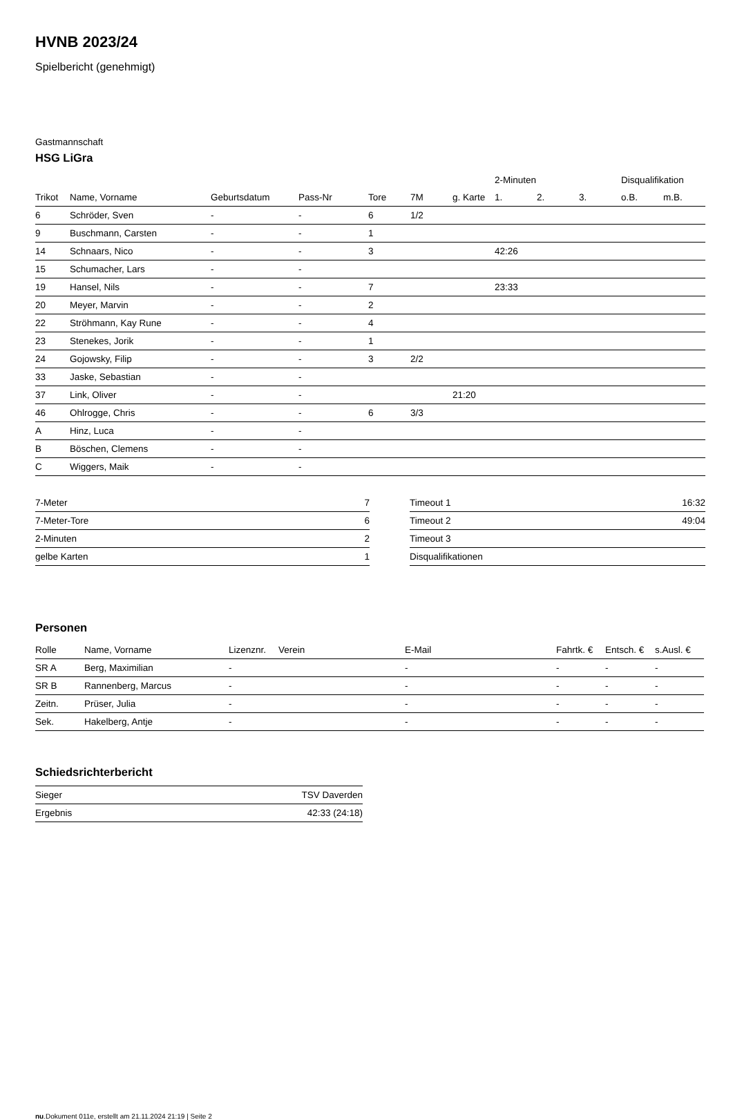HVNB 2023/24
Spielbericht (genehmigt)
Gastmannschaft
HSG LiGra
| | | | | | | | 2-Minuten | | | Disqualifikation | |
| --- | --- | --- | --- | --- | --- | --- | --- | --- | --- | --- | --- |
| Trikot | Name, Vorname | Geburtsdatum | Pass-Nr | Tore | 7M | g. Karte | 1. | 2. | 3. | o.B. | m.B. |
| 6 | Schröder, Sven | - | - | 6 | 1/2 | | | | | | |
| 9 | Buschmann, Carsten | - | - | 1 | | | | | | | |
| 14 | Schnaars, Nico | - | - | 3 | | | 42:26 | | | | |
| 15 | Schumacher, Lars | - | - | | | | | | | | |
| 19 | Hansel, Nils | - | - | 7 | | | 23:33 | | | | |
| 20 | Meyer, Marvin | - | - | 2 | | | | | | | |
| 22 | Ströhmann, Kay Rune | - | - | 4 | | | | | | | |
| 23 | Stenekes, Jorik | - | - | 1 | | | | | | | |
| 24 | Gojowsky, Filip | - | - | 3 | 2/2 | | | | | | |
| 33 | Jaske, Sebastian | - | - | | | | | | | | |
| 37 | Link, Oliver | - | - | | | 21:20 | | | | | |
| 46 | Ohlrogge, Chris | - | - | 6 | 3/3 | | | | | | |
| A | Hinz, Luca | - | - | | | | | | | | |
| B | Böschen, Clemens | - | - | | | | | | | | |
| C | Wiggers, Maik | - | - | | | | | | | | |
| 7-Meter | 7 |
| 7-Meter-Tore | 6 |
| 2-Minuten | 2 |
| gelbe Karten | 1 |
| Timeout 1 | 16:32 |
| Timeout 2 | 49:04 |
| Timeout 3 | |
| Disqualifikationen | |
Personen
| Rolle | Name, Vorname | Lizenznr. | Verein | E-Mail | Fahrtk. € | Entsch. € | s.Ausl. € |
| --- | --- | --- | --- | --- | --- | --- | --- |
| SR A | Berg, Maximilian | - | | - | - | - | - |
| SR B | Rannenberg, Marcus | - | | - | - | - | - |
| Zeitn. | Prüser, Julia | - | | - | - | - | - |
| Sek. | Hakelberg, Antje | - | | - | - | - | - |
Schiedsrichterbericht
| Sieger | TSV Daverden |
| Ergebnis | 42:33 (24:18) |
nu.Dokument 011e, erstellt am 21.11.2024 21:19 | Seite 2